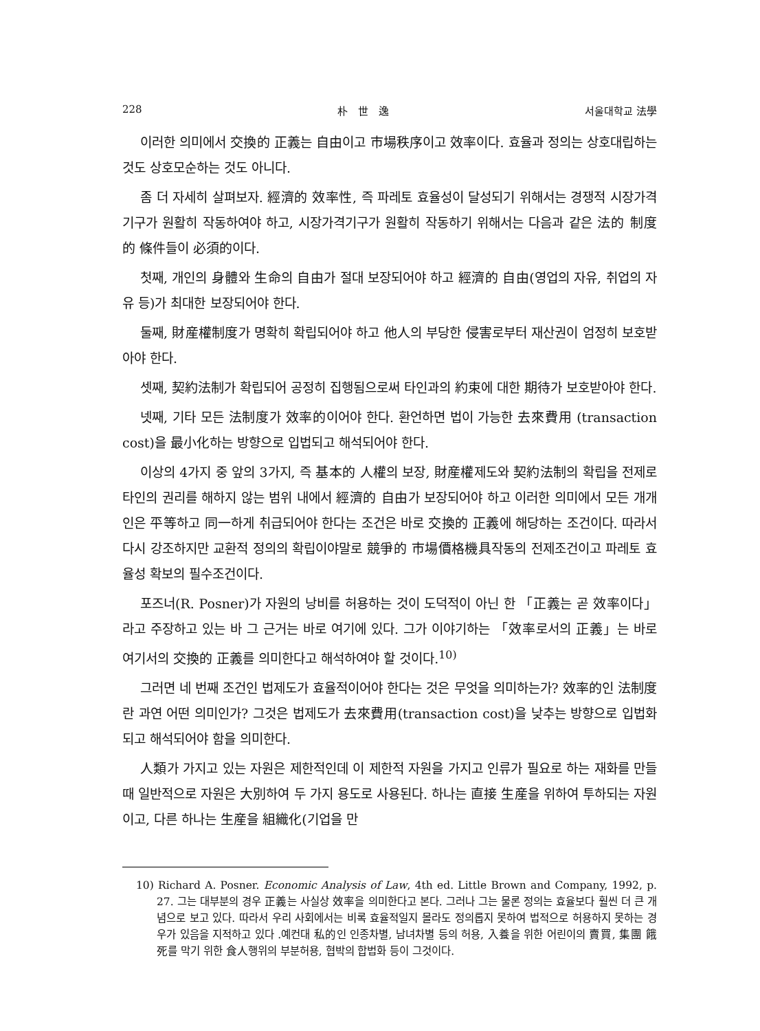228 朴　世　逸 서울대학교 法學
이러한 의미에서 交換的 正義는 自由이고 市場秩序이고 效率이다. 효율과 정의는 상호대립하는 것도 상호모순하는 것도 아니다.
좀 더 자세히 살펴보자. 經濟的 效率性, 즉 파레토 효율성이 달성되기 위해서는 경쟁적 시장가격기구가 원활히 작동하여야 하고, 시장가격기구가 원활히 작동하기 위해서는 다음과 같은 法的 制度的 條件들이 必須的이다.
첫째, 개인의 身體와 生命의 自由가 절대 보장되어야 하고 經濟的 自由(영업의 자유, 취업의 자유 등)가 최대한 보장되어야 한다.
둘째, 財産權制度가 명확히 확립되어야 하고 他人의 부당한 侵害로부터 재산권이 엄정히 보호받아야 한다.
셋째, 契約法制가 확립되어 공정히 집행됨으로써 타인과의 約束에 대한 期待가 보호받아야 한다.
넷째, 기타 모든 法制度가 效率的이어야 한다. 환언하면 법이 가능한 去來費用 (transaction cost)을 最小化하는 방향으로 입법되고 해석되어야 한다.
이상의 4가지 중 앞의 3가지, 즉 基本的 人權의 보장, 財産權제도와 契約法制의 확립을 전제로 타인의 권리를 해하지 않는 범위 내에서 經濟的 自由가 보장되어야 하고 이러한 의미에서 모든 개개인은 平等하고 同一하게 취급되어야 한다는 조건은 바로 交換的 正義에 해당하는 조건이다. 따라서 다시 강조하지만 교환적 정의의 확립이야말로 競爭的 市場價格機具작동의 전제조건이고 파레토 효율성 확보의 필수조건이다.
포즈너(R. Posner)가 자원의 낭비를 허용하는 것이 도덕적이 아닌 한 「正義는 곧 效率이다」라고 주장하고 있는 바 그 근거는 바로 여기에 있다. 그가 이야기하는 「效率로서의 正義」는 바로 여기서의 交換的 正義를 의미한다고 해석하여야 할 것이다.<sup>10)</sup>
그러면 네 번째 조건인 법제도가 효율적이어야 한다는 것은 무엇을 의미하는가? 效率的인 法制度란 과연 어떤 의미인가? 그것은 법제도가 去來費用(transaction cost)을 낮추는 방향으로 입법화되고 해석되어야 함을 의미한다.
人類가 가지고 있는 자원은 제한적인데 이 제한적 자원을 가지고 인류가 필요로 하는 재화를 만들 때 일반적으로 자원은 大別하여 두 가지 용도로 사용된다. 하나는 直接 生産을 위하여 투하되는 자원이고, 다른 하나는 生産을 組織化(기업을 만
10) Richard A. Posner. Economic Analysis of Law, 4th ed. Little Brown and Company, 1992, p. 27. 그는 대부분의 경우 正義는 사실상 效率을 의미한다고 본다. 그러나 그는 물론 정의는 효율보다 훨씬 더 큰 개념으로 보고 있다. 따라서 우리 사회에서는 비록 효율적일지 몰라도 정의롭지 못하여 법적으로 허용하지 못하는 경우가 있음을 지적하고 있다 .예컨대 私的인 인종차별, 남녀차별 등의 허용, 入養을 위한 어린이의 賣買, 集團 餓死를 막기 위한 食人행위의 부분허용, 협박의 합법화 등이 그것이다.